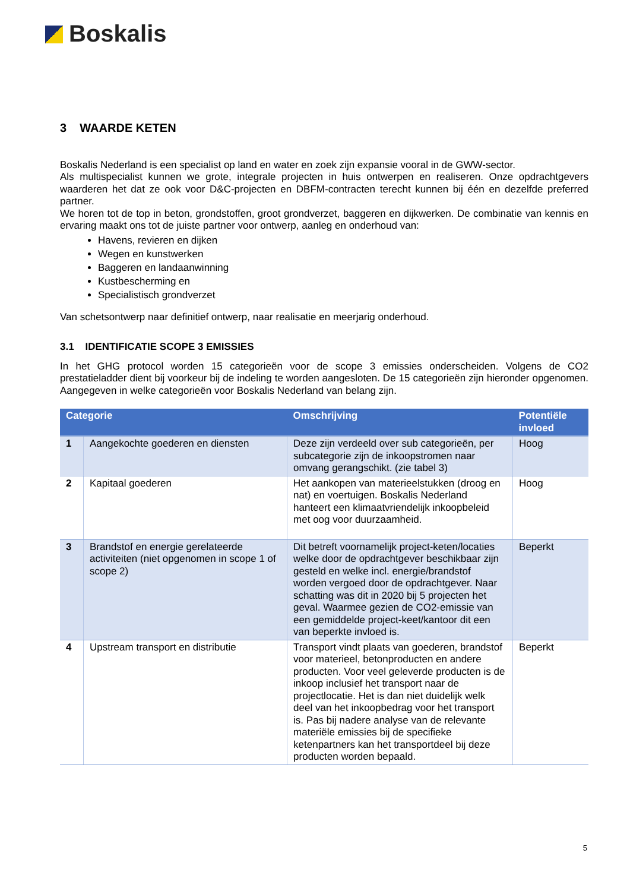Boskalis
3 WAARDE KETEN
Boskalis Nederland is een specialist op land en water en zoek zijn expansie vooral in de GWW-sector.
Als multispecialist kunnen we grote, integrale projecten in huis ontwerpen en realiseren. Onze opdrachtgevers waarderen het dat ze ook voor D&C-projecten en DBFM-contracten terecht kunnen bij één en dezelfde preferred partner.
We horen tot de top in beton, grondstoffen, groot grondverzet, baggeren en dijkwerken. De combinatie van kennis en ervaring maakt ons tot de juiste partner voor ontwerp, aanleg en onderhoud van:
Havens, revieren en dijken
Wegen en kunstwerken
Baggeren en landaanwinning
Kustbescherming en
Specialistisch grondverzet
Van schetsontwerp naar definitief ontwerp, naar realisatie en meerjarig onderhoud.
3.1 IDENTIFICATIE SCOPE 3 EMISSIES
In het GHG protocol worden 15 categorieën voor de scope 3 emissies onderscheiden. Volgens de CO2 prestatieladder dient bij voorkeur bij de indeling te worden aangesloten. De 15 categorieën zijn hieronder opgenomen. Aangegeven in welke categorieën voor Boskalis Nederland van belang zijn.
| Categorie | | Omschrijving | Potentiële invloed |
| --- | --- | --- | --- |
| 1 | Aangekochte goederen en diensten | Deze zijn verdeeld over sub categorieën, per subcategorie zijn de inkoopstromen naar omvang gerangschikt. (zie tabel 3) | Hoog |
| 2 | Kapitaal goederen | Het aankopen van materieelstukken (droog en nat) en voertuigen. Boskalis Nederland hanteert een klimaatvriendelijk inkoopbeleid met oog voor duurzaamheid. | Hoog |
| 3 | Brandstof en energie gerelateerde activiteiten (niet opgenomen in scope 1 of scope 2) | Dit betreft voornamelijk project-keten/locaties welke door de opdrachtgever beschikbaar zijn gesteld en welke incl. energie/brandstof worden vergoed door de opdrachtgever. Naar schatting was dit in 2020 bij 5 projecten het geval. Waarmee gezien de CO2-emissie van een gemiddelde project-keet/kantoor dit een van beperkte invloed is. | Beperkt |
| 4 | Upstream transport en distributie | Transport vindt plaats van goederen, brandstof voor materieel, betonproducten en andere producten. Voor veel geleverde producten is de inkoop inclusief het transport naar de projectlocatie. Het is dan niet duidelijk welk deel van het inkoopbedrag voor het transport is. Pas bij nadere analyse van de relevante materiële emissies bij de specifieke ketenpartners kan het transportdeel bij deze producten worden bepaald. | Beperkt |
5